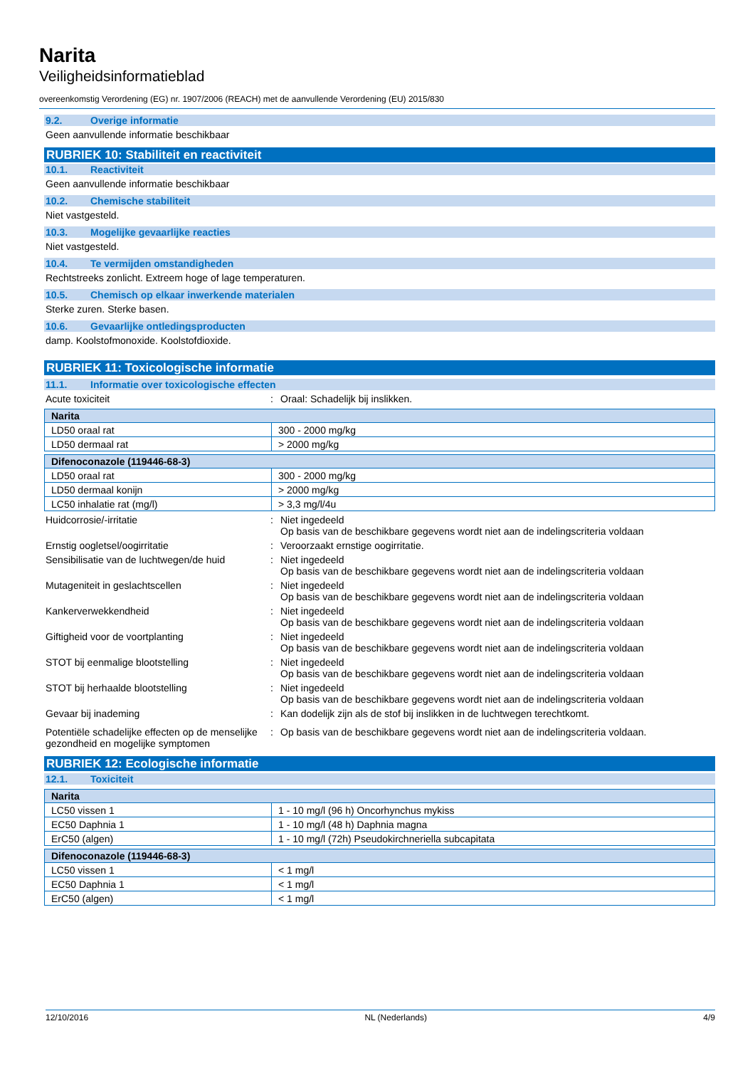Narita
Veiligheidsinformatieblad
overeenkomstig Verordening (EG) nr. 1907/2006 (REACH) met de aanvullende Verordening (EU) 2015/830
9.2. Overige informatie
Geen aanvullende informatie beschikbaar
RUBRIEK 10: Stabiliteit en reactiviteit
10.1. Reactiviteit
Geen aanvullende informatie beschikbaar
10.2. Chemische stabiliteit
Niet vastgesteld.
10.3. Mogelijke gevaarlijke reacties
Niet vastgesteld.
10.4. Te vermijden omstandigheden
Rechtstreeks zonlicht. Extreem hoge of lage temperaturen.
10.5. Chemisch op elkaar inwerkende materialen
Sterke zuren. Sterke basen.
10.6. Gevaarlijke ontledingsproducten
damp. Koolstofmonoxide. Koolstofdioxide.
RUBRIEK 11: Toxicologische informatie
11.1. Informatie over toxicologische effecten
Acute toxiciteit : Oraal: Schadelijk bij inslikken.
| Narita | |
| --- | --- |
| LD50 oraal rat | 300 - 2000 mg/kg |
| LD50 dermaal rat | > 2000 mg/kg |
| Difenoconazole (119446-68-3) | |
| --- | --- |
| LD50 oraal rat | 300 - 2000 mg/kg |
| LD50 dermaal konijn | > 2000 mg/kg |
| LC50 inhalatie rat (mg/l) | > 3,3 mg/l/4u |
Huidcorrosie/-irritatie : Niet ingedeeld
Op basis van de beschikbare gegevens wordt niet aan de indelingscriteria voldaan
Ernstig oogletsel/oogirritatie : Veroorzaakt ernstige oogirritatie.
Sensibilisatie van de luchtwegen/de huid
: Niet ingedeeld
Op basis van de beschikbare gegevens wordt niet aan de indelingscriteria voldaan
Mutageniteit in geslachtscellen : Niet ingedeeld
Op basis van de beschikbare gegevens wordt niet aan de indelingscriteria voldaan
Kankerverwekkendheid : Niet ingedeeld
Op basis van de beschikbare gegevens wordt niet aan de indelingscriteria voldaan
Giftigheid voor de voortplanting : Niet ingedeeld
Op basis van de beschikbare gegevens wordt niet aan de indelingscriteria voldaan
STOT bij eenmalige blootstelling : Niet ingedeeld
Op basis van de beschikbare gegevens wordt niet aan de indelingscriteria voldaan
STOT bij herhaalde blootstelling : Niet ingedeeld
Op basis van de beschikbare gegevens wordt niet aan de indelingscriteria voldaan
Gevaar bij inademing : Kan dodelijk zijn als de stof bij inslikken in de luchtwegen terechtkomt.
Potentiële schadelijke effecten op de menselijke gezondheid en mogelijke symptomen
: Op basis van de beschikbare gegevens wordt niet aan de indelingscriteria voldaan.
RUBRIEK 12: Ecologische informatie
12.1. Toxiciteit
| Narita | |
| --- | --- |
| LC50 vissen 1 | 1 - 10 mg/l (96 h) Oncorhynchus mykiss |
| EC50 Daphnia 1 | 1 - 10 mg/l (48 h) Daphnia magna |
| ErC50 (algen) | 1 - 10 mg/l (72h) Pseudokirchneriella subcapitata |
| Difenoconazole (119446-68-3) | |
| --- | --- |
| LC50 vissen 1 | < 1 mg/l |
| EC50 Daphnia 1 | < 1 mg/l |
| ErC50 (algen) | < 1 mg/l |
12/10/2016 NL (Nederlands) 4/9